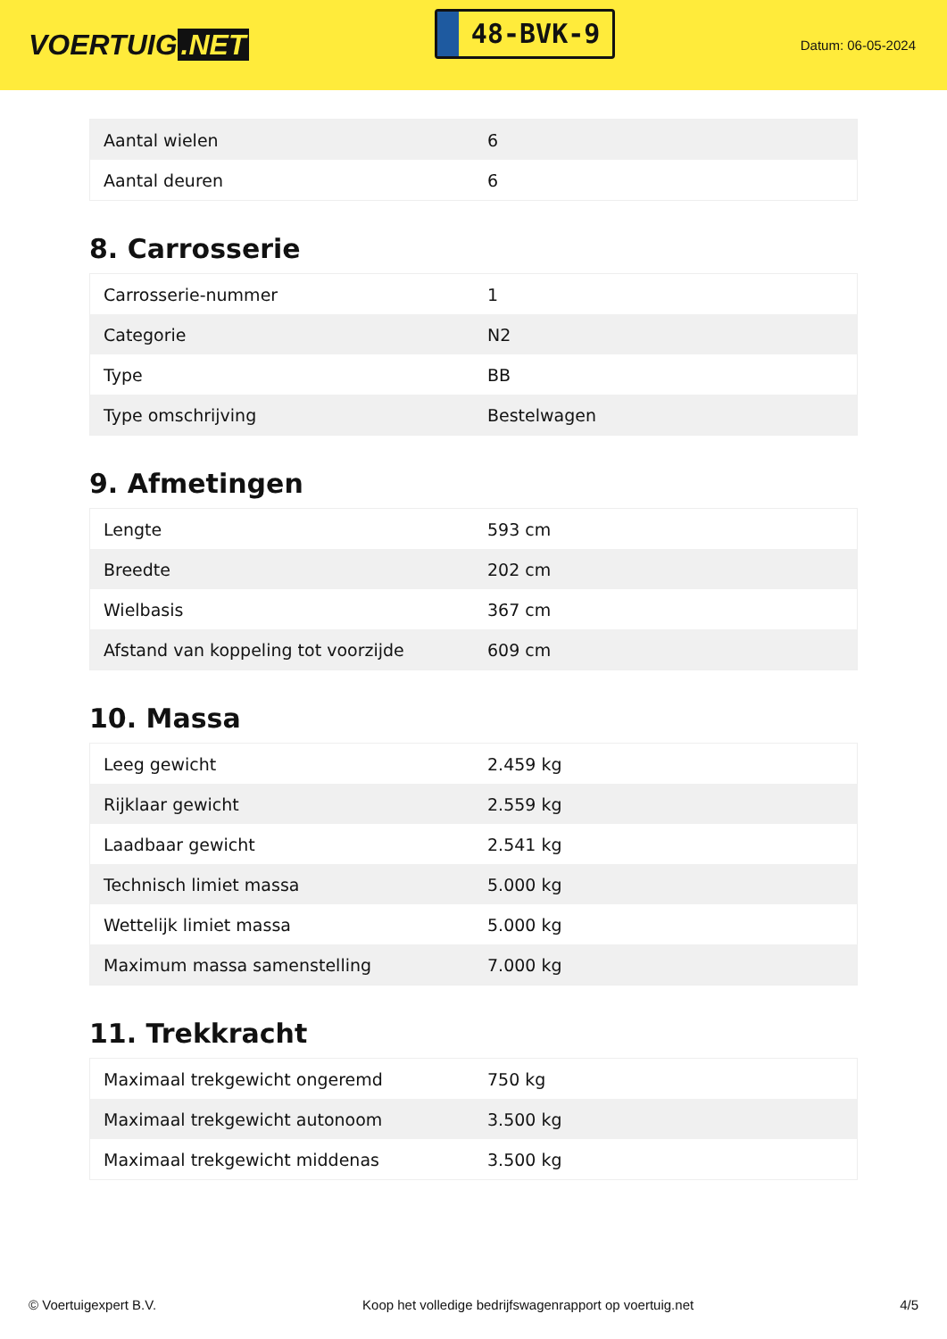VOERTUIG.NET
48-BVK-9
Datum: 06-05-2024
| Aantal wielen | 6 |
| Aantal deuren | 6 |
8. Carrosserie
| Carrosserie-nummer | 1 |
| Categorie | N2 |
| Type | BB |
| Type omschrijving | Bestelwagen |
9. Afmetingen
| Lengte | 593 cm |
| Breedte | 202 cm |
| Wielbasis | 367 cm |
| Afstand van koppeling tot voorzijde | 609 cm |
10. Massa
| Leeg gewicht | 2.459 kg |
| Rijklaar gewicht | 2.559 kg |
| Laadbaar gewicht | 2.541 kg |
| Technisch limiet massa | 5.000 kg |
| Wettelijk limiet massa | 5.000 kg |
| Maximum massa samenstelling | 7.000 kg |
11. Trekkracht
| Maximaal trekgewicht ongeremd | 750 kg |
| Maximaal trekgewicht autonoom | 3.500 kg |
| Maximaal trekgewicht middenas | 3.500 kg |
© Voertuigexpert B.V. Koop het volledige bedrijfswagenrapport op voertuig.net 4/5